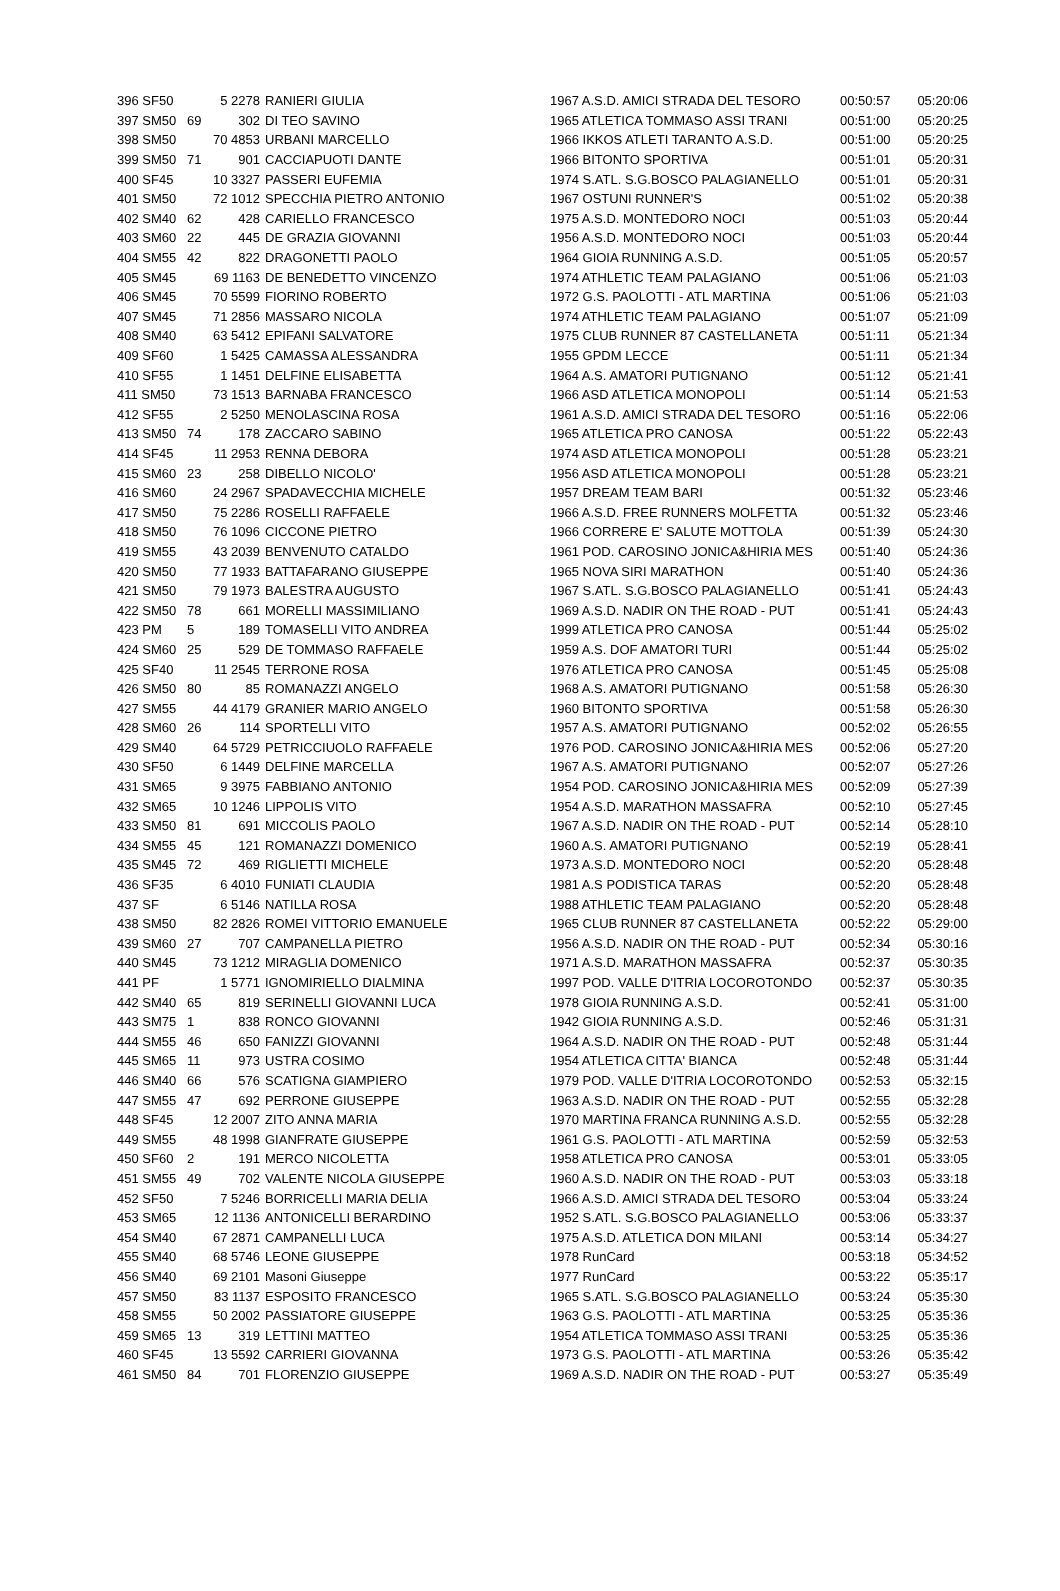| 396 SF50 | | 5 2278 | RANIERI GIULIA | 1967 A.S.D. AMICI STRADA DEL TESORO | 00:50:57 | 05:20:06 |
| 397 SM50 | 69 | 302 | DI TEO SAVINO | 1965 ATLETICA TOMMASO ASSI TRANI | 00:51:00 | 05:20:25 |
| 398 SM50 | | 70 4853 | URBANI MARCELLO | 1966 IKKOS ATLETI TARANTO A.S.D. | 00:51:00 | 05:20:25 |
| 399 SM50 | 71 | 901 | CACCIAPUOTI DANTE | 1966 BITONTO SPORTIVA | 00:51:01 | 05:20:31 |
| 400 SF45 | | 10 3327 | PASSERI EUFEMIA | 1974 S.ATL. S.G.BOSCO PALAGIANELLO | 00:51:01 | 05:20:31 |
| 401 SM50 | | 72 1012 | SPECCHIA PIETRO ANTONIO | 1967 OSTUNI RUNNER'S | 00:51:02 | 05:20:38 |
| 402 SM40 | 62 | 428 | CARIELLO FRANCESCO | 1975 A.S.D. MONTEDORO NOCI | 00:51:03 | 05:20:44 |
| 403 SM60 | 22 | 445 | DE GRAZIA GIOVANNI | 1956 A.S.D. MONTEDORO NOCI | 00:51:03 | 05:20:44 |
| 404 SM55 | 42 | 822 | DRAGONETTI PAOLO | 1964 GIOIA RUNNING A.S.D. | 00:51:05 | 05:20:57 |
| 405 SM45 | | 69 1163 | DE BENEDETTO VINCENZO | 1974 ATHLETIC TEAM PALAGIANO | 00:51:06 | 05:21:03 |
| 406 SM45 | | 70 5599 | FIORINO ROBERTO | 1972 G.S. PAOLOTTI - ATL MARTINA | 00:51:06 | 05:21:03 |
| 407 SM45 | | 71 2856 | MASSARO NICOLA | 1974 ATHLETIC TEAM PALAGIANO | 00:51:07 | 05:21:09 |
| 408 SM40 | | 63 5412 | EPIFANI SALVATORE | 1975 CLUB RUNNER 87 CASTELLANETA | 00:51:11 | 05:21:34 |
| 409 SF60 | | 1 5425 | CAMASSA ALESSANDRA | 1955 GPDM LECCE | 00:51:11 | 05:21:34 |
| 410 SF55 | | 1 1451 | DELFINE ELISABETTA | 1964 A.S. AMATORI PUTIGNANO | 00:51:12 | 05:21:41 |
| 411 SM50 | | 73 1513 | BARNABA FRANCESCO | 1966 ASD ATLETICA MONOPOLI | 00:51:14 | 05:21:53 |
| 412 SF55 | | 2 5250 | MENOLASCINA ROSA | 1961 A.S.D. AMICI STRADA DEL TESORO | 00:51:16 | 05:22:06 |
| 413 SM50 | 74 | 178 | ZACCARO SABINO | 1965 ATLETICA PRO CANOSA | 00:51:22 | 05:22:43 |
| 414 SF45 | | 11 2953 | RENNA DEBORA | 1974 ASD ATLETICA MONOPOLI | 00:51:28 | 05:23:21 |
| 415 SM60 | 23 | 258 | DIBELLO NICOLO' | 1956 ASD ATLETICA MONOPOLI | 00:51:28 | 05:23:21 |
| 416 SM60 | | 24 2967 | SPADAVECCHIA MICHELE | 1957 DREAM TEAM BARI | 00:51:32 | 05:23:46 |
| 417 SM50 | | 75 2286 | ROSELLI RAFFAELE | 1966 A.S.D. FREE RUNNERS MOLFETTA | 00:51:32 | 05:23:46 |
| 418 SM50 | | 76 1096 | CICCONE PIETRO | 1966 CORRERE E' SALUTE MOTTOLA | 00:51:39 | 05:24:30 |
| 419 SM55 | | 43 2039 | BENVENUTO CATALDO | 1961 POD. CAROSINO JONICA&HIRIA MES | 00:51:40 | 05:24:36 |
| 420 SM50 | | 77 1933 | BATTAFARANO GIUSEPPE | 1965 NOVA SIRI MARATHON | 00:51:40 | 05:24:36 |
| 421 SM50 | | 79 1973 | BALESTRA AUGUSTO | 1967 S.ATL. S.G.BOSCO PALAGIANELLO | 00:51:41 | 05:24:43 |
| 422 SM50 | 78 | 661 | MORELLI MASSIMILIANO | 1969 A.S.D. NADIR ON THE ROAD - PUT | 00:51:41 | 05:24:43 |
| 423 PM | 5 | 189 | TOMASELLI VITO ANDREA | 1999 ATLETICA PRO CANOSA | 00:51:44 | 05:25:02 |
| 424 SM60 | 25 | 529 | DE TOMMASO RAFFAELE | 1959 A.S. DOF AMATORI TURI | 00:51:44 | 05:25:02 |
| 425 SF40 | | 11 2545 | TERRONE ROSA | 1976 ATLETICA PRO CANOSA | 00:51:45 | 05:25:08 |
| 426 SM50 | 80 | 85 | ROMANAZZI ANGELO | 1968 A.S. AMATORI PUTIGNANO | 00:51:58 | 05:26:30 |
| 427 SM55 | | 44 4179 | GRANIER MARIO ANGELO | 1960 BITONTO SPORTIVA | 00:51:58 | 05:26:30 |
| 428 SM60 | 26 | 114 | SPORTELLI VITO | 1957 A.S. AMATORI PUTIGNANO | 00:52:02 | 05:26:55 |
| 429 SM40 | | 64 5729 | PETRICCIUOLO RAFFAELE | 1976 POD. CAROSINO JONICA&HIRIA MES | 00:52:06 | 05:27:20 |
| 430 SF50 | | 6 1449 | DELFINE MARCELLA | 1967 A.S. AMATORI PUTIGNANO | 00:52:07 | 05:27:26 |
| 431 SM65 | | 9 3975 | FABBIANO ANTONIO | 1954 POD. CAROSINO JONICA&HIRIA MES | 00:52:09 | 05:27:39 |
| 432 SM65 | | 10 1246 | LIPPOLIS VITO | 1954 A.S.D. MARATHON MASSAFRA | 00:52:10 | 05:27:45 |
| 433 SM50 | 81 | 691 | MICCOLIS PAOLO | 1967 A.S.D. NADIR ON THE ROAD - PUT | 00:52:14 | 05:28:10 |
| 434 SM55 | 45 | 121 | ROMANAZZI DOMENICO | 1960 A.S. AMATORI PUTIGNANO | 00:52:19 | 05:28:41 |
| 435 SM45 | 72 | 469 | RIGLIETTI MICHELE | 1973 A.S.D. MONTEDORO NOCI | 00:52:20 | 05:28:48 |
| 436 SF35 | | 6 4010 | FUNIATI CLAUDIA | 1981 A.S PODISTICA TARAS | 00:52:20 | 05:28:48 |
| 437 SF | | 6 5146 | NATILLA ROSA | 1988 ATHLETIC TEAM PALAGIANO | 00:52:20 | 05:28:48 |
| 438 SM50 | | 82 2826 | ROMEI VITTORIO EMANUELE | 1965 CLUB RUNNER 87 CASTELLANETA | 00:52:22 | 05:29:00 |
| 439 SM60 | 27 | 707 | CAMPANELLA PIETRO | 1956 A.S.D. NADIR ON THE ROAD - PUT | 00:52:34 | 05:30:16 |
| 440 SM45 | | 73 1212 | MIRAGLIA DOMENICO | 1971 A.S.D. MARATHON MASSAFRA | 00:52:37 | 05:30:35 |
| 441 PF | | 1 5771 | IGNOMIRIELLO DIALMINA | 1997 POD. VALLE D'ITRIA LOCOROTONDO | 00:52:37 | 05:30:35 |
| 442 SM40 | 65 | 819 | SERINELLI GIOVANNI LUCA | 1978 GIOIA RUNNING A.S.D. | 00:52:41 | 05:31:00 |
| 443 SM75 | 1 | 838 | RONCO GIOVANNI | 1942 GIOIA RUNNING A.S.D. | 00:52:46 | 05:31:31 |
| 444 SM55 | 46 | 650 | FANIZZI GIOVANNI | 1964 A.S.D. NADIR ON THE ROAD - PUT | 00:52:48 | 05:31:44 |
| 445 SM65 | 11 | 973 | USTRA COSIMO | 1954 ATLETICA CITTA' BIANCA | 00:52:48 | 05:31:44 |
| 446 SM40 | 66 | 576 | SCATIGNA GIAMPIERO | 1979 POD. VALLE D'ITRIA LOCOROTONDO | 00:52:53 | 05:32:15 |
| 447 SM55 | 47 | 692 | PERRONE GIUSEPPE | 1963 A.S.D. NADIR ON THE ROAD - PUT | 00:52:55 | 05:32:28 |
| 448 SF45 | | 12 2007 | ZITO ANNA MARIA | 1970 MARTINA FRANCA RUNNING A.S.D. | 00:52:55 | 05:32:28 |
| 449 SM55 | | 48 1998 | GIANFRATE GIUSEPPE | 1961 G.S. PAOLOTTI - ATL MARTINA | 00:52:59 | 05:32:53 |
| 450 SF60 | 2 | 191 | MERCO NICOLETTA | 1958 ATLETICA PRO CANOSA | 00:53:01 | 05:33:05 |
| 451 SM55 | 49 | 702 | VALENTE NICOLA GIUSEPPE | 1960 A.S.D. NADIR ON THE ROAD - PUT | 00:53:03 | 05:33:18 |
| 452 SF50 | | 7 5246 | BORRICELLI MARIA DELIA | 1966 A.S.D. AMICI STRADA DEL TESORO | 00:53:04 | 05:33:24 |
| 453 SM65 | | 12 1136 | ANTONICELLI BERARDINO | 1952 S.ATL. S.G.BOSCO PALAGIANELLO | 00:53:06 | 05:33:37 |
| 454 SM40 | | 67 2871 | CAMPANELLI LUCA | 1975 A.S.D. ATLETICA DON MILANI | 00:53:14 | 05:34:27 |
| 455 SM40 | | 68 5746 | LEONE GIUSEPPE | 1978 RunCard | 00:53:18 | 05:34:52 |
| 456 SM40 | | 69 2101 | Masoni Giuseppe | 1977 RunCard | 00:53:22 | 05:35:17 |
| 457 SM50 | | 83 1137 | ESPOSITO FRANCESCO | 1965 S.ATL. S.G.BOSCO PALAGIANELLO | 00:53:24 | 05:35:30 |
| 458 SM55 | | 50 2002 | PASSIATORE GIUSEPPE | 1963 G.S. PAOLOTTI - ATL MARTINA | 00:53:25 | 05:35:36 |
| 459 SM65 | 13 | 319 | LETTINI MATTEO | 1954 ATLETICA TOMMASO ASSI TRANI | 00:53:25 | 05:35:36 |
| 460 SF45 | | 13 5592 | CARRIERI GIOVANNA | 1973 G.S. PAOLOTTI - ATL MARTINA | 00:53:26 | 05:35:42 |
| 461 SM50 | 84 | 701 | FLORENZIO GIUSEPPE | 1969 A.S.D. NADIR ON THE ROAD - PUT | 00:53:27 | 05:35:49 |